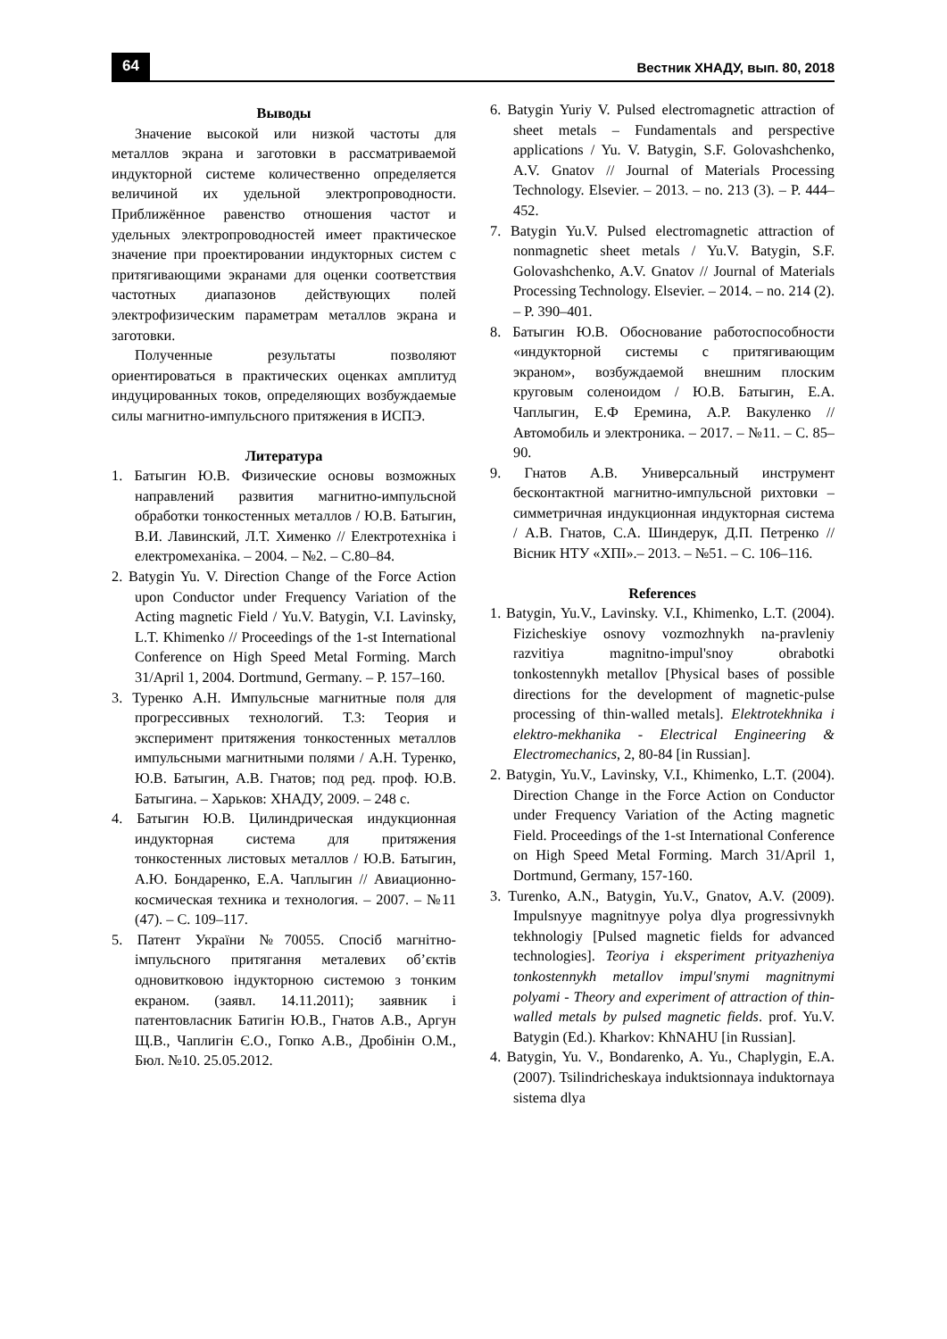64 Вестник ХНАДУ, вып. 80, 2018
Выводы
Значение высокой или низкой частоты для металлов экрана и заготовки в рассматриваемой индукторной системе количественно определяется величиной их удельной электропроводности. Приближённое равенство отношения частот и удельных электропроводностей имеет практическое значение при проектировании индукторных систем с притягивающими экранами для оценки соответствия частотных диапазонов действующих полей электрофизическим параметрам металлов экрана и заготовки.
Полученные результаты позволяют ориентироваться в практических оценках амплитуд индуцированных токов, определяющих возбуждаемые силы магнитно-импульсного притяжения в ИСПЭ.
Литература
1. Батыгин Ю.В. Физические основы возможных направлений развития магнитно-импульсной обработки тонкостенных металлов / Ю.В. Батыгин, В.И. Лавинский, Л.Т. Хименко // Електротехніка і електромеханіка. – 2004. – №2. – С.80–84.
2. Batygin Yu. V. Direction Change of the Force Action upon Conductor under Frequency Variation of the Acting magnetic Field / Yu.V. Batygin, V.I. Lavinsky, L.T. Khimenko // Proceedings of the 1-st International Conference on High Speed Metal Forming. March 31/April 1, 2004. Dortmund, Germany. – P. 157–160.
3. Туренко А.Н. Импульсные магнитные поля для прогрессивных технологий. Т.3: Теория и эксперимент притяжения тонкостенных металлов импульсными магнитными полями / А.Н. Туренко, Ю.В. Батыгин, А.В. Гнатов; под ред. проф. Ю.В. Батыгина. – Харьков: ХНАДУ, 2009. – 248 с.
4. Батыгин Ю.В. Цилиндрическая индукционная индукторная система для притяжения тонкостенных листовых металлов / Ю.В. Батыгин, А.Ю. Бондаренко, Е.А. Чаплыгин // Авиационно-космическая техника и технология. – 2007. – №11 (47). – С. 109–117.
5. Патент України №70055. Спосіб магнітно-імпульсного притягання металевих об’єктів одновитковою індукторною системою з тонким екраном. (заявл. 14.11.2011); заявник і патентовласник Батигін Ю.В., Гнатов А.В., Аргун Щ.В., Чаплигін Є.О., Гопко А.В., Дробінін О.М., Бюл. №10. 25.05.2012.
6. Batygin Yuriy V. Pulsed electromagnetic attraction of sheet metals – Fundamentals and perspective applications / Yu. V. Batygin, S.F. Golovashchenko, A.V. Gnatov // Journal of Materials Processing Technology. Elsevier. – 2013. – no. 213 (3). – P. 444–452.
7. Batygin Yu.V. Pulsed electromagnetic attraction of nonmagnetic sheet metals / Yu.V. Batygin, S.F. Golovashchenko, A.V. Gnatov // Journal of Materials Processing Technology. Elsevier. – 2014. – no. 214 (2). – P. 390–401.
8. Батыгин Ю.В. Обоснование работоспособности «индукторной системы с притягивающим экраном», возбуждаемой внешним плоским круговым соленоидом / Ю.В. Батыгин, Е.А. Чаплыгин, Е.Ф Еремина, А.Р. Вакуленко // Автомобиль и электроника. – 2017. – №11. – С. 85–90.
9. Гнатов А.В. Универсальный инструмент бесконтактной магнитно-импульсной рихтовки – симметричная индукционная индукторная система / А.В. Гнатов, С.А. Шиндерук, Д.П. Петренко // Вісник НТУ «ХПІ».– 2013. – №51. – С. 106–116.
References
1. Batygin, Yu.V., Lavinsky. V.I., Khimenko, L.T. (2004). Fizicheskiye osnovy vozmozhnykh na-pravleniy razvitiya magnitno-impul'snoy obrabotki tonkostennykh metallov [Physical bases of possible directions for the development of magnetic-pulse processing of thin-walled metals]. Elektrotekhnika i elektro-mekhanika - Electrical Engineering & Electromechanics, 2, 80-84 [in Russian].
2. Batygin, Yu.V., Lavinsky, V.I., Khimenko, L.T. (2004). Direction Change in the Force Action on Conductor under Frequency Variation of the Acting magnetic Field. Proceedings of the 1-st International Conference on High Speed Metal Forming. March 31/April 1, Dortmund, Germany, 157-160.
3. Turenko, A.N., Batygin, Yu.V., Gnatov, A.V. (2009). Impulsnyye magnitnyye polya dlya progressivnykh tekhnologiy [Pulsed magnetic fields for advanced technologies]. Teoriya i eksperiment prityazheniya tonkostennykh metallov impul'snymi magnitnymi polyami - Theory and experiment of attraction of thin-walled metals by pulsed magnetic fields. prof. Yu.V. Batygin (Ed.). Kharkov: KhNAHU [in Russian].
4. Batygin, Yu. V., Bondarenko, A. Yu., Chaplygin, E.A. (2007). Tsilindricheskaya induktsionnaya induktornaya sistema dlya